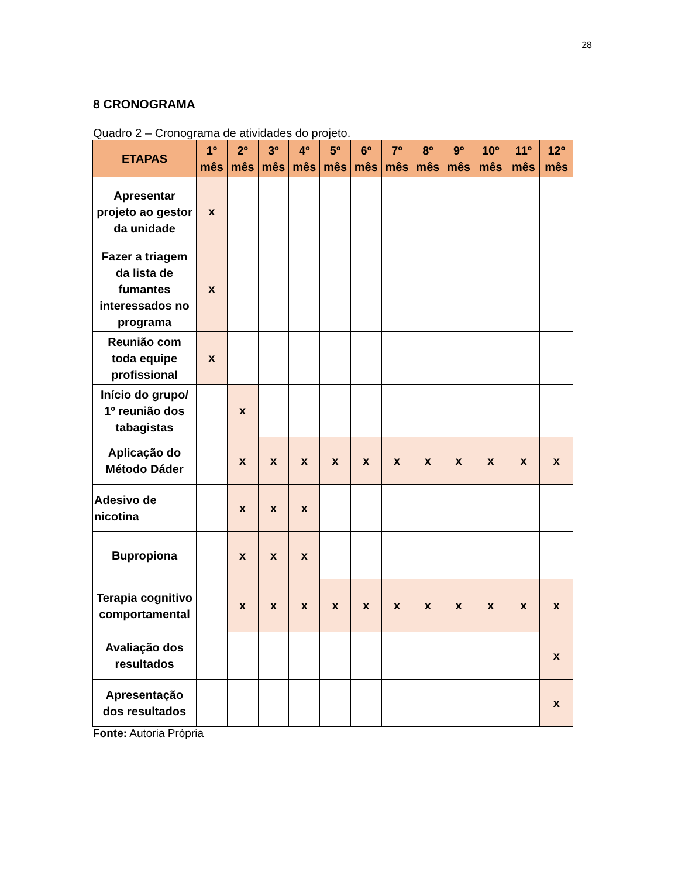28
8 CRONOGRAMA
Quadro 2 – Cronograma de atividades do projeto.
| ETAPAS | 1º mês | 2º mês | 3º mês | 4º mês | 5º mês | 6º mês | 7º mês | 8º mês | 9º mês | 10º mês | 11º mês | 12º mês |
| --- | --- | --- | --- | --- | --- | --- | --- | --- | --- | --- | --- | --- |
| Apresentar projeto ao gestor da unidade | x | | | | | | | | | | | |
| Fazer a triagem da lista de fumantes interessados no programa | x | | | | | | | | | | | |
| Reunião com toda equipe profissional | x | | | | | | | | | | | |
| Início do grupo/ 1º reunião dos tabagistas | | x | | | | | | | | | | |
| Aplicação do Método Dáder | | x | x | x | x | x | x | x | x | x | x | x |
| Adesivo de nicotina | | x | x | x | | | | | | | | |
| Bupropiona | | x | x | x | | | | | | | | |
| Terapia cognitivo comportamental | | x | x | x | x | x | x | x | x | x | x | x |
| Avaliação dos resultados | | | | | | | | | | | | x |
| Apresentação dos resultados | | | | | | | | | | | | x |
Fonte: Autoria Própria